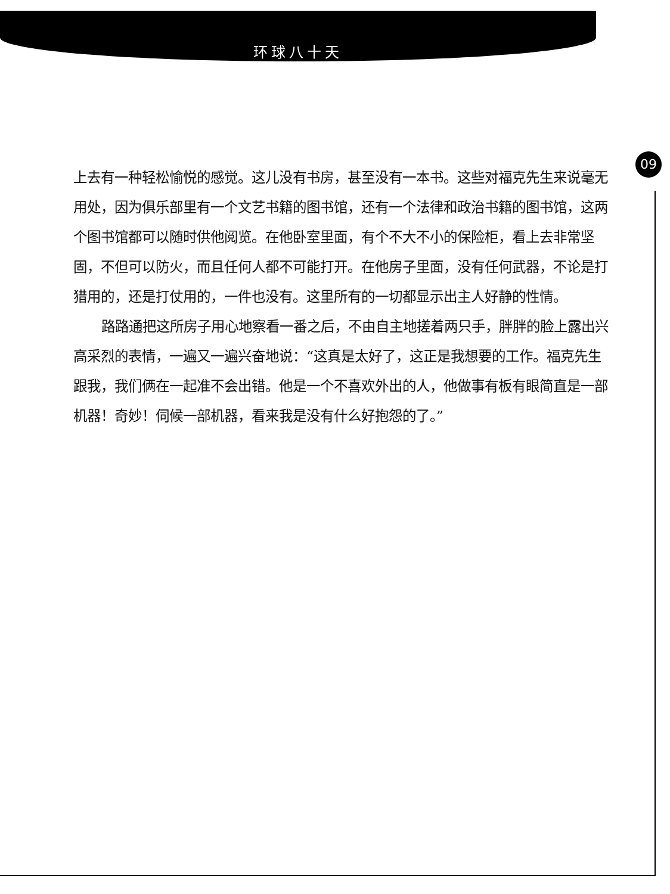环球八十天
09
上去有一种轻松愉悦的感觉。这儿没有书房，甚至没有一本书。这些对福克先生来说毫无用处，因为俱乐部里有一个文艺书籍的图书馆，还有一个法律和政治书籍的图书馆，这两个图书馆都可以随时供他阅览。在他卧室里面，有个不大不小的保险柜，看上去非常坚固，不但可以防火，而且任何人都不可能打开。在他房子里面，没有任何武器，不论是打猎用的，还是打仗用的，一件也没有。这里所有的一切都显示出主人好静的性情。
路路通把这所房子用心地察看一番之后，不由自主地搓着两只手，胖胖的脸上露出兴高采烈的表情，一遍又一遍兴奋地说：“这真是太好了，这正是我想要的工作。福克先生跟我，我们俩在一起准不会出错。他是一个不喜欢外出的人，他做事有板有眼简直是一部机器！奇妙！伺候一部机器，看来我是没有什么好抱怨的了。”